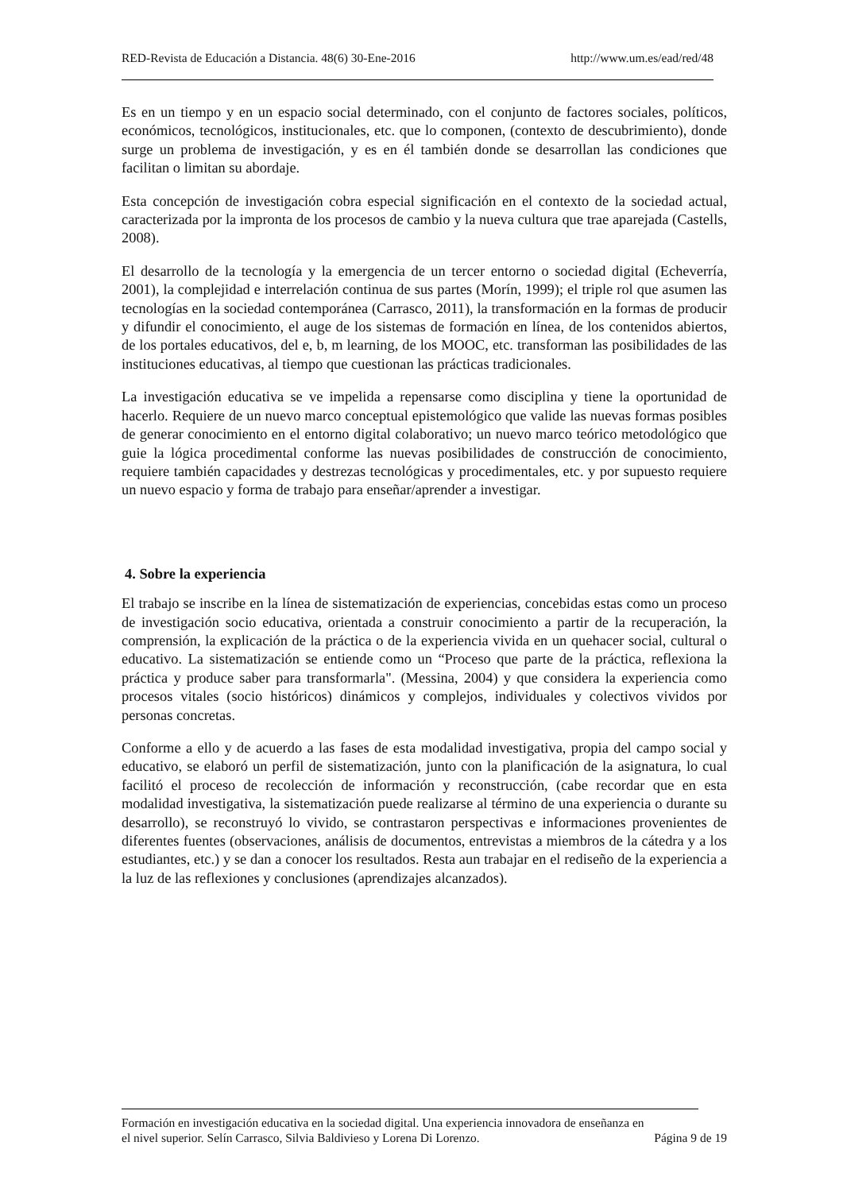RED-Revista de Educación a Distancia. 48(6) 30-Ene-2016 http://www.um.es/ead/red/48
Es en un tiempo y en un espacio social determinado, con el conjunto de factores sociales, políticos, económicos, tecnológicos, institucionales, etc. que lo componen, (contexto de descubrimiento), donde surge un problema de investigación, y es en él también donde se desarrollan las condiciones que facilitan o limitan su abordaje.
Esta concepción de investigación cobra especial significación en el contexto de la sociedad actual, caracterizada por la impronta de los procesos de cambio y la nueva cultura que trae aparejada (Castells, 2008).
El desarrollo de la tecnología y la emergencia de un tercer entorno o sociedad digital (Echeverría, 2001), la complejidad e interrelación continua de sus partes (Morín, 1999); el triple rol que asumen las tecnologías en la sociedad contemporánea (Carrasco, 2011), la transformación en la formas de producir y difundir el conocimiento, el auge de los sistemas de formación en línea, de los contenidos abiertos, de los portales educativos, del e, b, m learning, de los MOOC, etc. transforman las posibilidades de las instituciones educativas, al tiempo que cuestionan las prácticas tradicionales.
La investigación educativa se ve impelida a repensarse como disciplina y tiene la oportunidad de hacerlo. Requiere de un nuevo marco conceptual epistemológico que valide las nuevas formas posibles de generar conocimiento en el entorno digital colaborativo; un nuevo marco teórico metodológico que guie la lógica procedimental conforme las nuevas posibilidades de construcción de conocimiento, requiere también capacidades y destrezas tecnológicas y procedimentales, etc. y por supuesto requiere un nuevo espacio y forma de trabajo para enseñar/aprender a investigar.
4. Sobre la experiencia
El trabajo se inscribe en la línea de sistematización de experiencias, concebidas estas como un proceso de investigación socio educativa, orientada a construir conocimiento a partir de la recuperación, la comprensión, la explicación de la práctica o de la experiencia vivida en un quehacer social, cultural o educativo. La sistematización se entiende como un “Proceso que parte de la práctica, reflexiona la práctica y produce saber para transformarla". (Messina, 2004) y que considera la experiencia como procesos vitales (socio históricos) dinámicos y complejos, individuales y colectivos vividos por personas concretas.
Conforme a ello y de acuerdo a las fases de esta modalidad investigativa, propia del campo social y educativo, se elaboró un perfil de sistematización, junto con la planificación de la asignatura, lo cual facilitó el proceso de recolección de información y reconstrucción, (cabe recordar que en esta modalidad investigativa, la sistematización puede realizarse al término de una experiencia o durante su desarrollo), se reconstruyó lo vivido, se contrastaron perspectivas e informaciones provenientes de diferentes fuentes (observaciones, análisis de documentos, entrevistas a miembros de la cátedra y a los estudiantes, etc.) y se dan a conocer los resultados. Resta aun trabajar en el rediseño de la experiencia a la luz de las reflexiones y conclusiones (aprendizajes alcanzados).
Formación en investigación educativa en la sociedad digital. Una experiencia innovadora de enseñanza en
el nivel superior. Selín Carrasco, Silvia Baldivieso y Lorena Di Lorenzo. Página 9 de 19